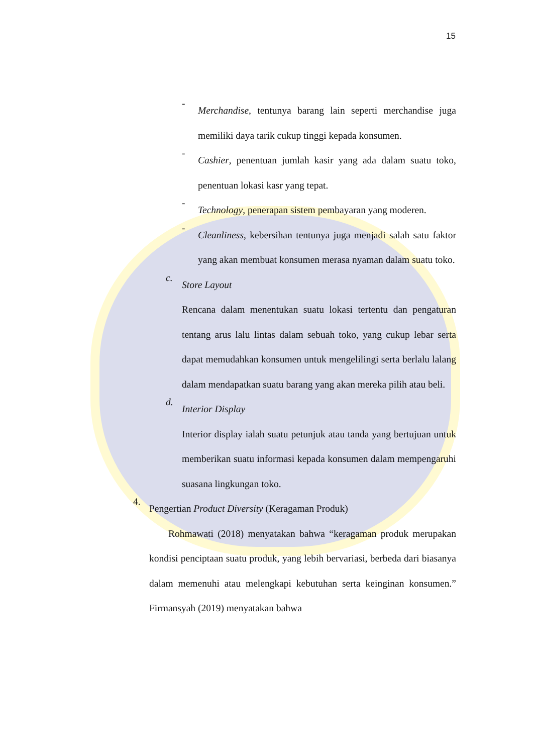15
-
Merchandise, tentunya barang lain seperti merchandise juga memiliki daya tarik cukup tinggi kepada konsumen.
-
Cashier, penentuan jumlah kasir yang ada dalam suatu toko, penentuan lokasi kasr yang tepat.
-
Technology, penerapan sistem pembayaran yang moderen.
-
Cleanliness, kebersihan tentunya juga menjadi salah satu faktor yang akan membuat konsumen merasa nyaman dalam suatu toko.
c.
Store Layout
Rencana dalam menentukan suatu lokasi tertentu dan pengaturan tentang arus lalu lintas dalam sebuah toko, yang cukup lebar serta dapat memudahkan konsumen untuk mengelilingi serta berlalu lalang dalam mendapatkan suatu barang yang akan mereka pilih atau beli.
d.
Interior Display
Interior display ialah suatu petunjuk atau tanda yang bertujuan untuk memberikan suatu informasi kepada konsumen dalam mempengaruhi suasana lingkungan toko.
4.
Pengertian Product Diversity (Keragaman Produk)
Rohmawati (2018) menyatakan bahwa “keragaman produk merupakan kondisi penciptaan suatu produk, yang lebih bervariasi, berbeda dari biasanya dalam memenuhi atau melengkapi kebutuhan serta keinginan konsumen.” Firmansyah (2019) menyatakan bahwa